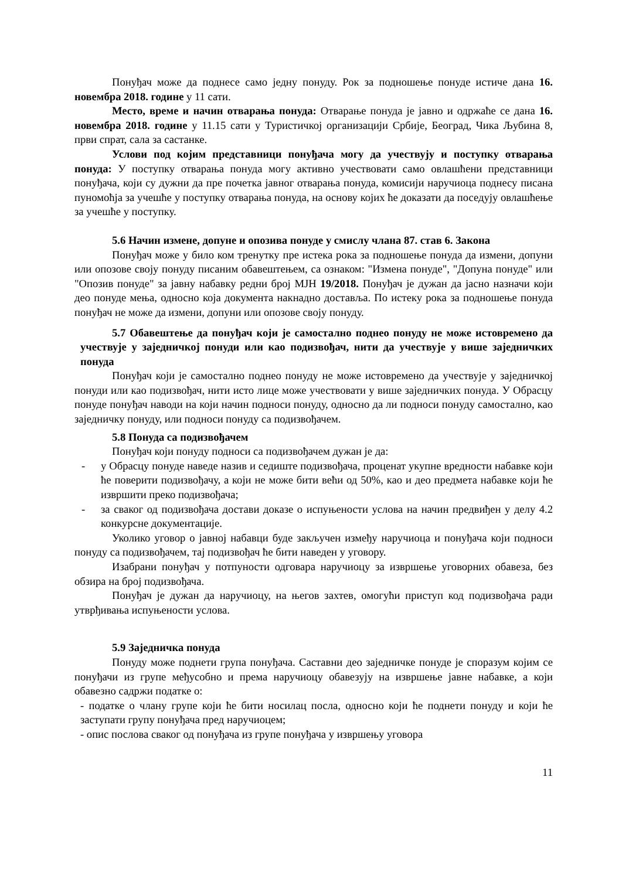Понуђач може да поднесе само једну понуду. Рок за подношење понуде истиче дана 16. новембра 2018. године у 11 сати.
Место, време и начин отварања понуда: Отварање понуда је јавно и одржаће се дана 16. новембра 2018. године у 11.15 сати у Туристичкој организацији Србије, Београд, Чика Љубина 8, први спрат, сала за састанке.
Услови под којим представници понуђача могу да учествују и поступку отварања понуда: У поступку отварања понуда могу активно учествовати само овлашћени представници понуђача, који су дужни да пре почетка јавног отварања понуда, комисији наручиоца поднесу писана пуномоћја за учешће у поступку отварања понуда, на основу којих ће доказати да поседују овлашћење за учешће у поступку.
5.6 Начин измене, допуне и опозива понуде у смислу члана 87. став 6. Закона
Понуђач може у било ком тренутку пре истека рока за подношење понуда да измени, допуни или опозове своју понуду писаним обавештењем, са ознаком: "Измена понуде", "Допуна понуде" или "Опозив понуде" за јавну набавку редни број МЈН 19/2018. Понуђач је дужан да јасно назначи који део понуде мења, односно која документа накнадно доставља. По истеку рока за подношење понуда понуђач не може да измени, допуни или опозове своју понуду.
5.7 Обавештење да понуђач који је самостално поднео понуду не може истовремено да учествује у заједничкој понуди или као подизвођач, нити да учествује у више заједничких понуда
Понуђач који је самостално поднео понуду не може истовремено да учествује у заједничкој понуди или као подизвођач, нити исто лице може учествовати у више заједничких понуда. У Обрасцу понуде понуђач наводи на који начин подноси понуду, односно да ли подноси понуду самостално, као заједничку понуду, или подноси понуду са подизвођачем.
5.8 Понуда са подизвођачем
Понуђач који понуду подноси са подизвођачем дужан је да:
- у Обрасцу понуде наведе назив и седиште подизвођача, проценат укупне вредности набавке који ће поверити подизвођачу, а који не може бити већи од 50%, као и део предмета набавке који ће извршити преко подизвођача;
- за сваког од подизвођача достави доказе о испуњености услова на начин предвиђен у делу 4.2 конкурсне документације.
Уколико уговор о јавној набавци буде закључен између наручиоца и понуђача који подноси понуду са подизвођачем, тај подизвођач ће бити наведен у уговору.
Изабрани понуђач у потпуности одговара наручиоцу за извршење уговорних обавеза, без обзира на број подизвођача.
Понуђач је дужан да наручиоцу, на његов захтев, омогући приступ код подизвођача ради утврђивања испуњености услова.
5.9 Заједничка понуда
Понуду може поднети група понуђача. Саставни део заједничке понуде је споразум којим се понуђачи из групе међусобно и према наручиоцу обавезују на извршење јавне набавке, а који обавезно садржи податке о:
- податке о члану групе који ће бити носилац посла, односно који ће поднети понуду и који ће заступати групу понуђача пред наручиоцем;
- опис послова сваког од понуђача из групе понуђача у извршењу уговора
11